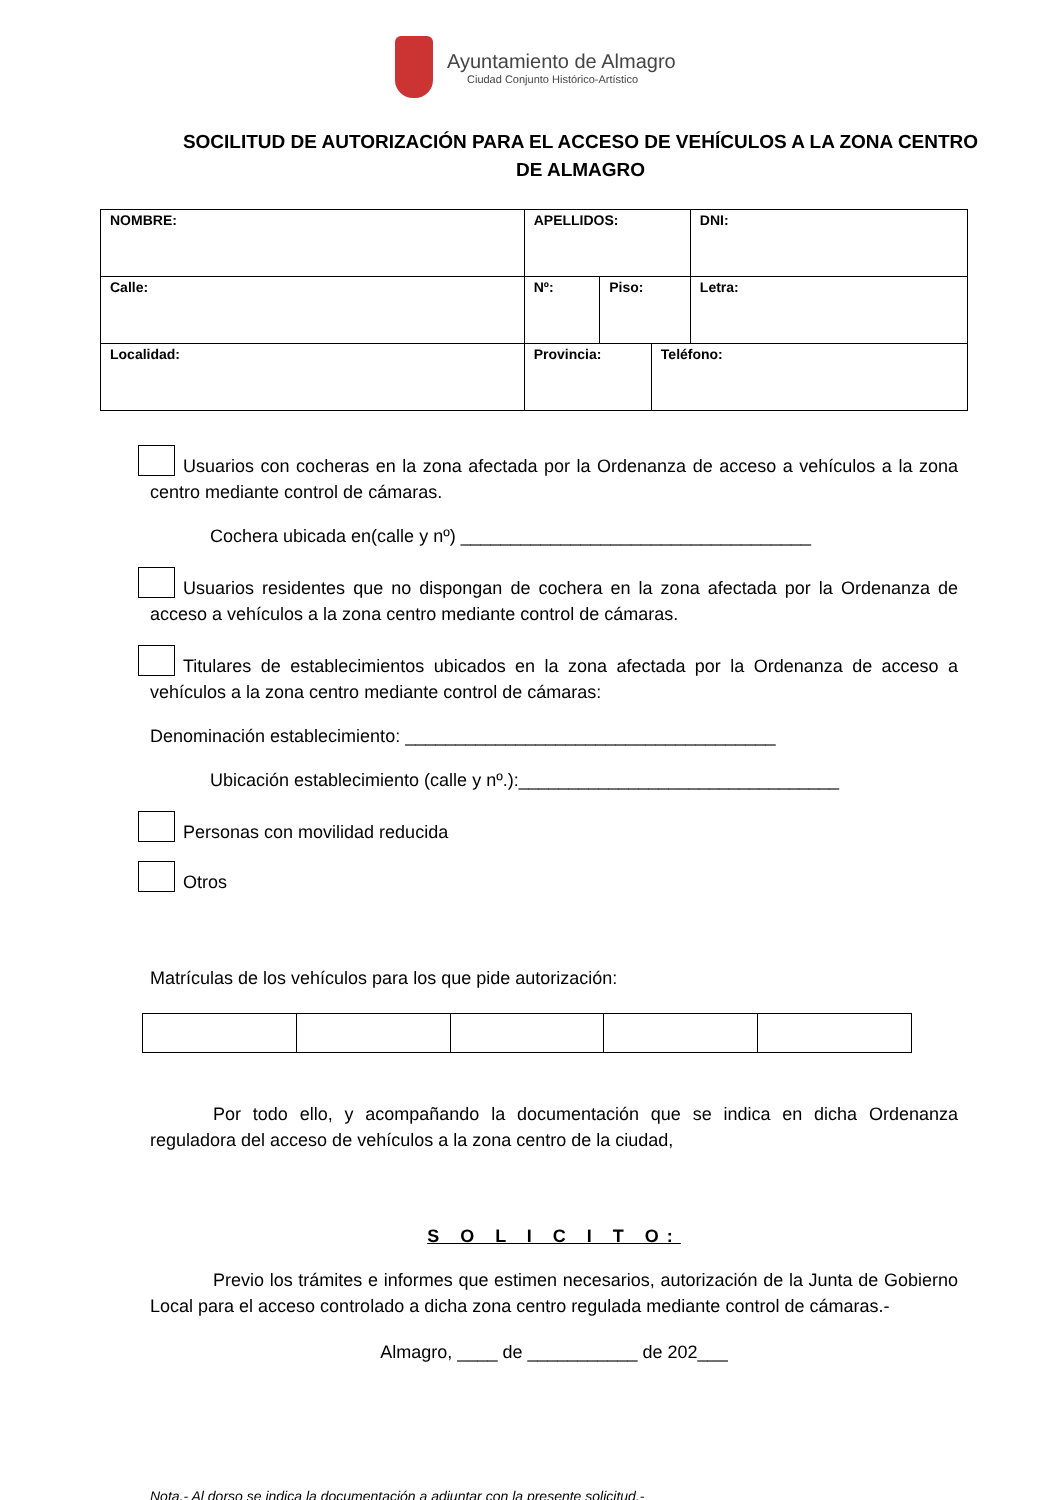Ayuntamiento de Almagro
Ciudad Conjunto Histórico-Artístico
SOCILITUD DE AUTORIZACIÓN PARA EL ACCESO DE VEHÍCULOS A LA ZONA CENTRO DE ALMAGRO
| NOMBRE: | APELLIDOS: | | | | DNI: |
| Calle: | | Nº: | Piso: | | Letra: |
| Localidad: | Provincia: | | | Teléfono: | |
Usuarios con cocheras en la zona afectada por la Ordenanza de acceso a vehículos a la zona centro mediante control de cámaras.
Cochera ubicada en(calle y nº) ___________________________________
Usuarios residentes que no dispongan de cochera en la zona afectada por la Ordenanza de acceso a vehículos a la zona centro mediante control de cámaras.
Titulares de establecimientos ubicados en la zona afectada por la Ordenanza de acceso a vehículos a la zona centro mediante control de cámaras:
Denominación establecimiento: _____________________________________
Ubicación establecimiento (calle y nº.):________________________________
Personas con movilidad reducida
Otros
Matrículas de los vehículos para los que pide autorización:
Por todo ello, y acompañando la documentación que se indica en dicha Ordenanza reguladora del acceso de vehículos a la zona centro de la ciudad,
S O L I C I T O:
Previo los trámites e informes que estimen necesarios, autorización de la Junta de Gobierno Local para el acceso controlado a dicha zona centro regulada mediante control de cámaras.-
Almagro, ____ de ___________ de 202___
Nota.- Al dorso se indica la documentación a adjuntar con la presente solicitud.-